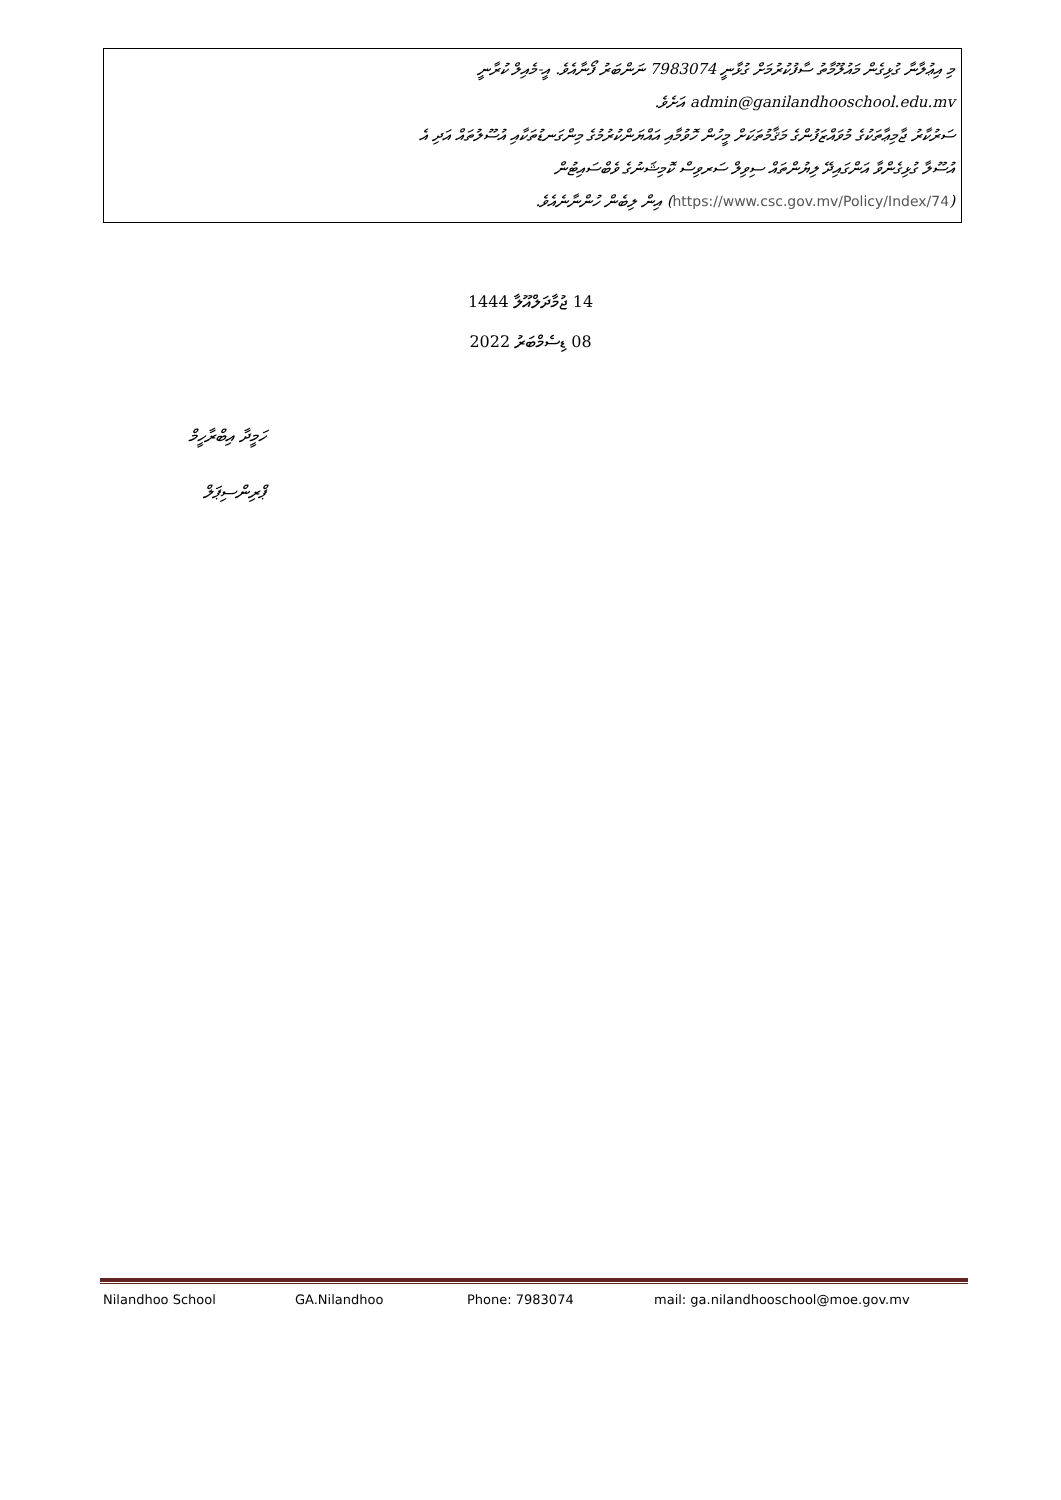މި އިޢުލާނާ ގުޅިގެން މައުލޫމާތު ސާފުކުރުމަށް ގުޅާނީ 7983074 ނަންބަރު ފޯނާއެވެ. އީ-މެއިލް ކުރާނީ
admin@ganilandhooschool.edu.mv އަށެވެ.
ސަރުކާރު ޖާމިޢާތަކުގެ މުވައްޒަފުންގެ މަޤާމުތަކަށް މީހުން ހޮވުމާއި އައްޔަންކުރުމުގެ މިންގަނޑުތަކާއި އުސޫލުތައް އަދި އެ
އުސޫލާ ގުޅިގެންވާ އަންގައިދޭ ލިޔުންތައް ސިވިލް ސަރވިސް ކޮމިޝަނުގެ ވެބްސައިޓުން
(https://www.csc.gov.mv/Policy/Index/74) އިން ލިބެން ހުންނާނެއެވެ.
14 ޖުމާދަލްއޫލާ 1444
08 ޑިސެމްބަރު 2022
ހަމީދާ އިބްރާހީމް
ޕްރިންސިޕަލް
Nilandhoo School GA.Nilandhoo Phone: 7983074 mail: ga.nilandhooschool@moe.gov.mv